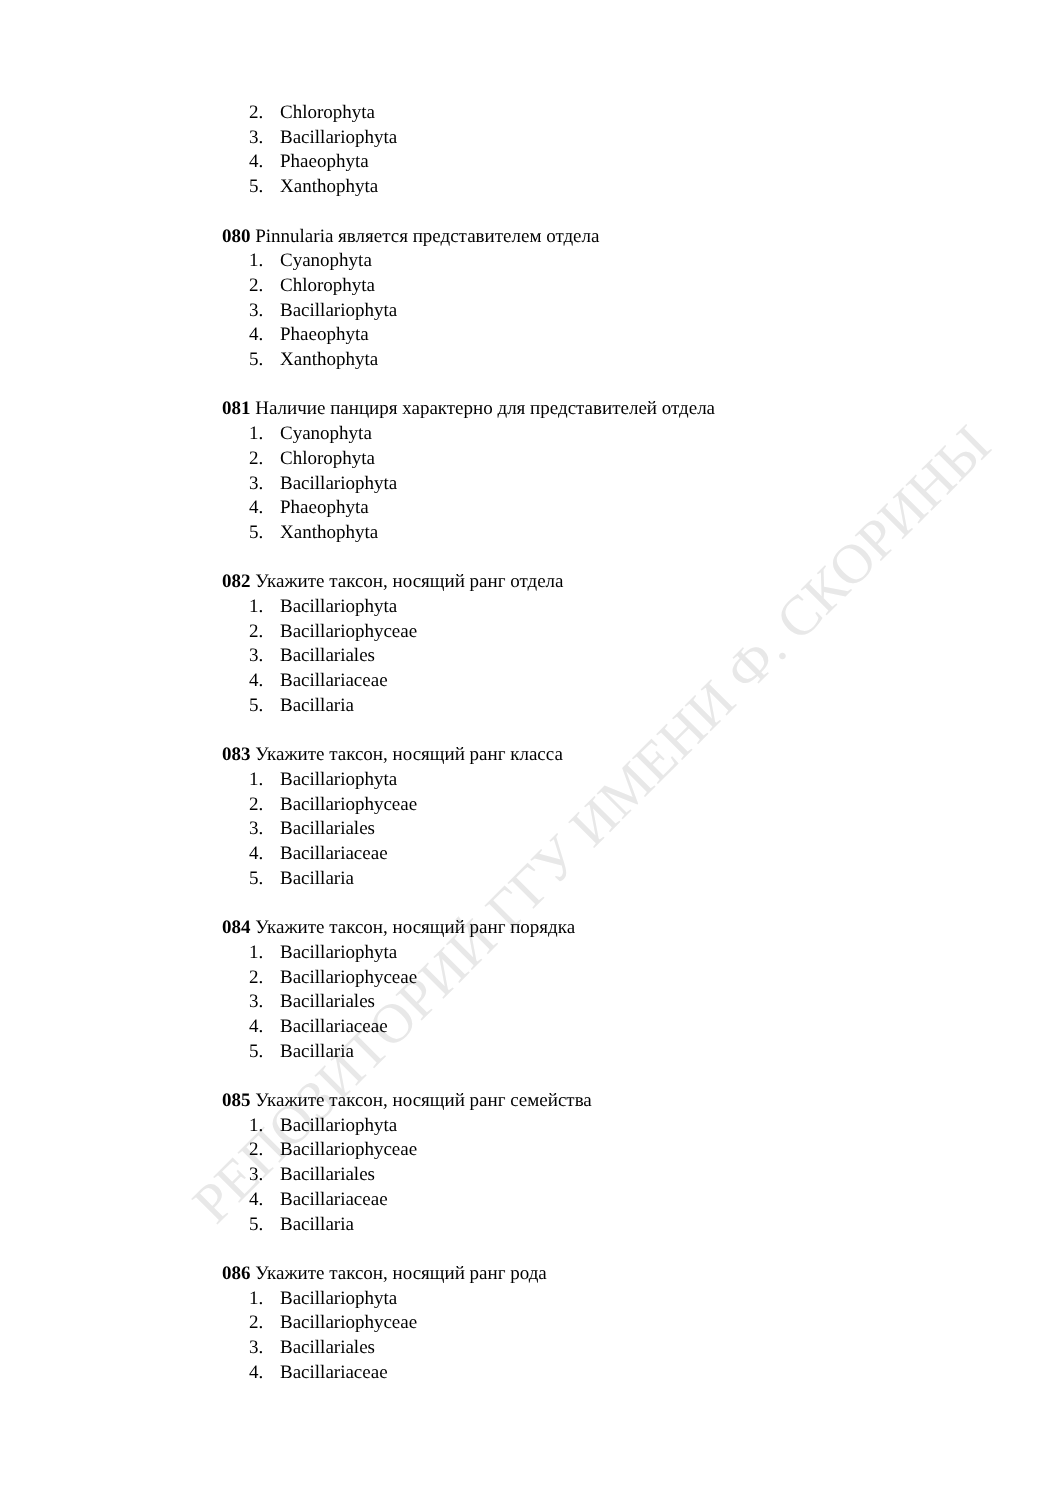РЕПОЗИТОРИЙ ГГУ ИМЕНИ Ф. СКОРИНЫ
2. Chlorophyta
3. Bacillariophyta
4. Phaeophyta
5. Xanthophyta
080 Pinnularia является представителем отдела
1. Cyanophyta
2. Chlorophyta
3. Bacillariophyta
4. Phaeophyta
5. Xanthophyta
081 Наличие панциря характерно для представителей отдела
1. Cyanophyta
2. Chlorophyta
3. Bacillariophyta
4. Phaeophyta
5. Xanthophyta
082 Укажите таксон, носящий ранг отдела
1. Bacillariophyta
2. Bacillariophyceae
3. Bacillariales
4. Bacillariaceae
5. Bacillaria
083 Укажите таксон, носящий ранг класса
1. Bacillariophyta
2. Bacillariophyceae
3. Bacillariales
4. Bacillariaceae
5. Bacillaria
084 Укажите таксон, носящий ранг порядка
1. Bacillariophyta
2. Bacillariophyceae
3. Bacillariales
4. Bacillariaceae
5. Bacillaria
085 Укажите таксон, носящий ранг семейства
1. Bacillariophyta
2. Bacillariophyceae
3. Bacillariales
4. Bacillariaceae
5. Bacillaria
086 Укажите таксон, носящий ранг рода
1. Bacillariophyta
2. Bacillariophyceae
3. Bacillariales
4. Bacillariaceae